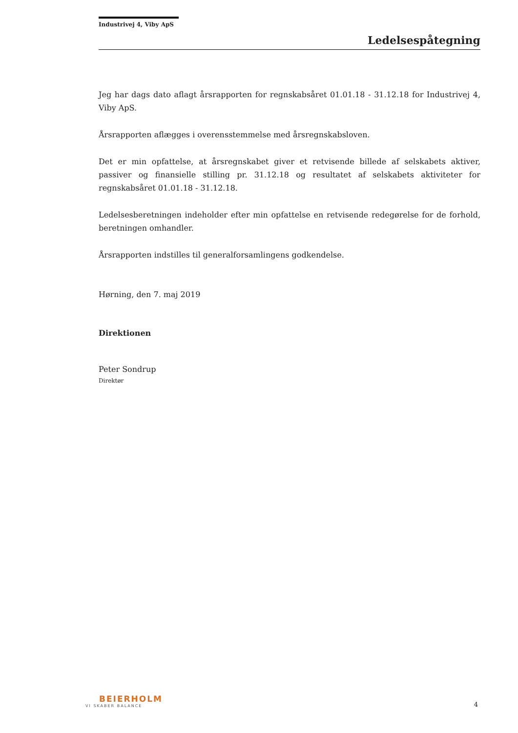Industrivej 4, Viby ApS
Ledelsespåtegning
Jeg har dags dato aflagt årsrapporten for regnskabsåret 01.01.18 - 31.12.18 for Industrivej 4, Viby ApS.
Årsrapporten aflægges i overensstemmelse med årsregnskabsloven.
Det er min opfattelse, at årsregnskabet giver et retvisende billede af selskabets aktiver, passiver og finansielle stilling pr. 31.12.18 og resultatet af selskabets aktiviteter for regnskabsåret 01.01.18 - 31.12.18.
Ledelsesberetningen indeholder efter min opfattelse en retvisende redegørelse for de forhold, beretningen omhandler.
Årsrapporten indstilles til generalforsamlingens godkendelse.
Hørning, den 7. maj 2019
Direktionen
Peter Sondrup
Direktør
BEIERHOLM
VI SKABER BALANCE
4